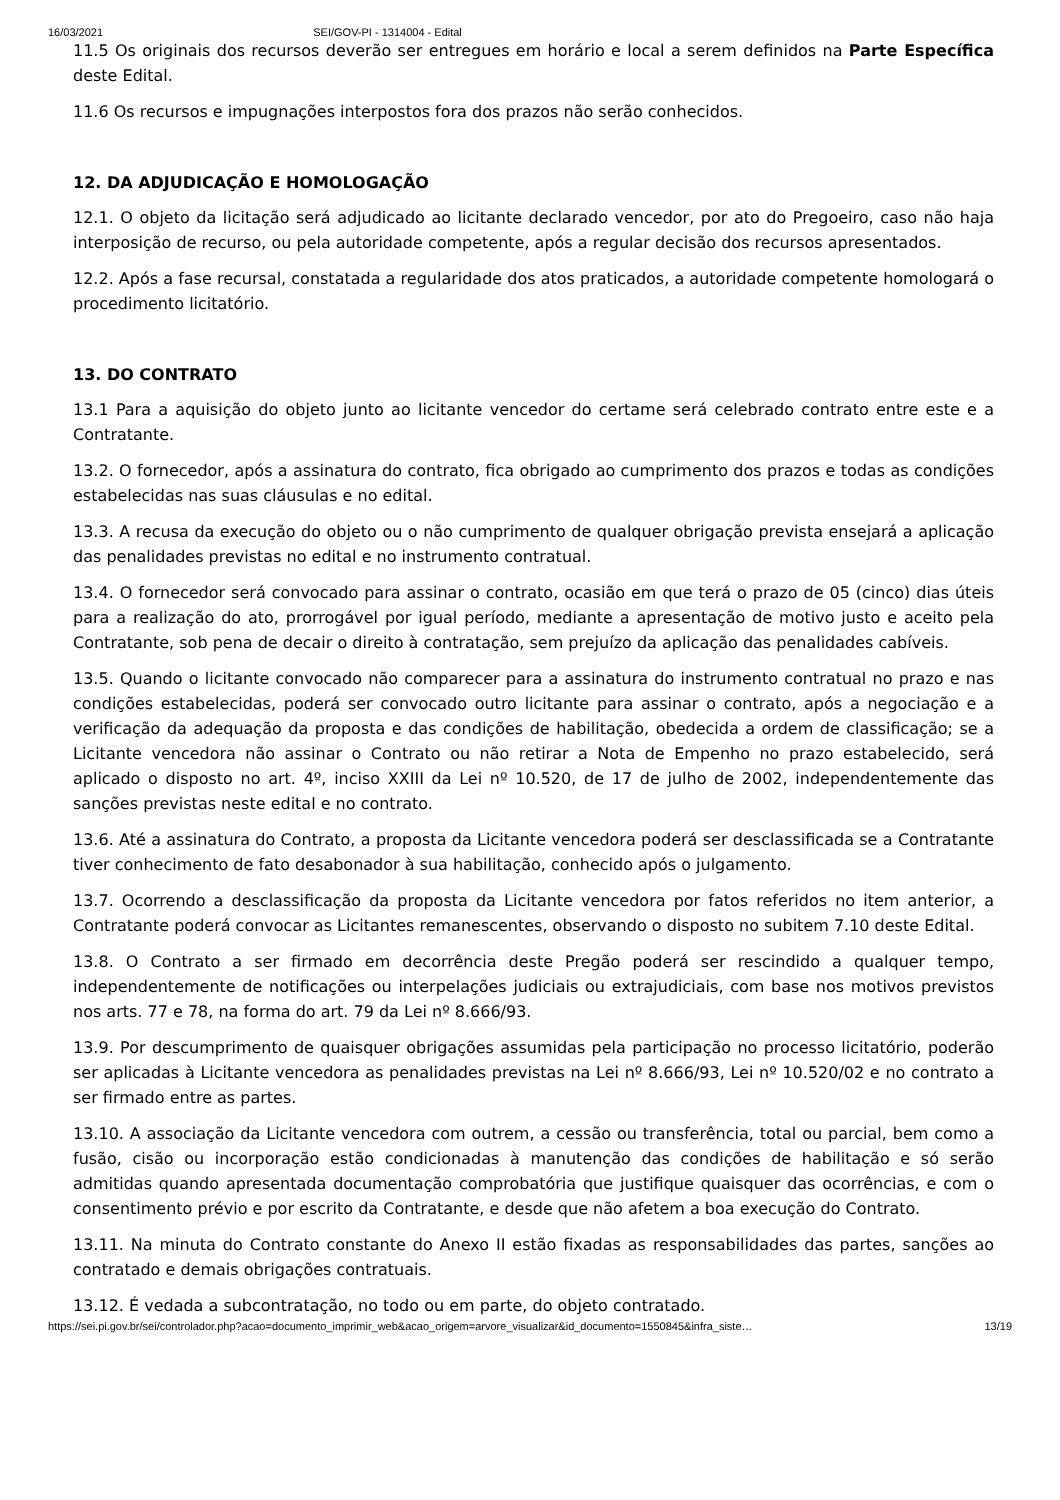16/03/2021 SEI/GOV-PI - 1314004 - Edital
11.5 Os originais dos recursos deverão ser entregues em horário e local a serem definidos na Parte Específica deste Edital.
11.6 Os recursos e impugnações interpostos fora dos prazos não serão conhecidos.
12. DA ADJUDICAÇÃO E HOMOLOGAÇÃO
12.1. O objeto da licitação será adjudicado ao licitante declarado vencedor, por ato do Pregoeiro, caso não haja interposição de recurso, ou pela autoridade competente, após a regular decisão dos recursos apresentados.
12.2. Após a fase recursal, constatada a regularidade dos atos praticados, a autoridade competente homologará o procedimento licitatório.
13. DO CONTRATO
13.1 Para a aquisição do objeto junto ao licitante vencedor do certame será celebrado contrato entre este e a Contratante.
13.2. O fornecedor, após a assinatura do contrato, fica obrigado ao cumprimento dos prazos e todas as condições estabelecidas nas suas cláusulas e no edital.
13.3. A recusa da execução do objeto ou o não cumprimento de qualquer obrigação prevista ensejará a aplicação das penalidades previstas no edital e no instrumento contratual.
13.4. O fornecedor será convocado para assinar o contrato, ocasião em que terá o prazo de 05 (cinco) dias úteis para a realização do ato, prorrogável por igual período, mediante a apresentação de motivo justo e aceito pela Contratante, sob pena de decair o direito à contratação, sem prejuízo da aplicação das penalidades cabíveis.
13.5. Quando o licitante convocado não comparecer para a assinatura do instrumento contratual no prazo e nas condições estabelecidas, poderá ser convocado outro licitante para assinar o contrato, após a negociação e a verificação da adequação da proposta e das condições de habilitação, obedecida a ordem de classificação; se a Licitante vencedora não assinar o Contrato ou não retirar a Nota de Empenho no prazo estabelecido, será aplicado o disposto no art. 4º, inciso XXIII da Lei nº 10.520, de 17 de julho de 2002, independentemente das sanções previstas neste edital e no contrato.
13.6. Até a assinatura do Contrato, a proposta da Licitante vencedora poderá ser desclassificada se a Contratante tiver conhecimento de fato desabonador à sua habilitação, conhecido após o julgamento.
13.7. Ocorrendo a desclassificação da proposta da Licitante vencedora por fatos referidos no item anterior, a Contratante poderá convocar as Licitantes remanescentes, observando o disposto no subitem 7.10 deste Edital.
13.8. O Contrato a ser firmado em decorrência deste Pregão poderá ser rescindido a qualquer tempo, independentemente de notificações ou interpelações judiciais ou extrajudiciais, com base nos motivos previstos nos arts. 77 e 78, na forma do art. 79 da Lei nº 8.666/93.
13.9. Por descumprimento de quaisquer obrigações assumidas pela participação no processo licitatório, poderão ser aplicadas à Licitante vencedora as penalidades previstas na Lei nº 8.666/93, Lei nº 10.520/02 e no contrato a ser firmado entre as partes.
13.10. A associação da Licitante vencedora com outrem, a cessão ou transferência, total ou parcial, bem como a fusão, cisão ou incorporação estão condicionadas à manutenção das condições de habilitação e só serão admitidas quando apresentada documentação comprobatória que justifique quaisquer das ocorrências, e com o consentimento prévio e por escrito da Contratante, e desde que não afetem a boa execução do Contrato.
13.11. Na minuta do Contrato constante do Anexo II estão fixadas as responsabilidades das partes, sanções ao contratado e demais obrigações contratuais.
13.12. É vedada a subcontratação, no todo ou em parte, do objeto contratado.
https://sei.pi.gov.br/sei/controlador.php?acao=documento_imprimir_web&acao_origem=arvore_visualizar&id_documento=1550845&infra_siste… 13/19